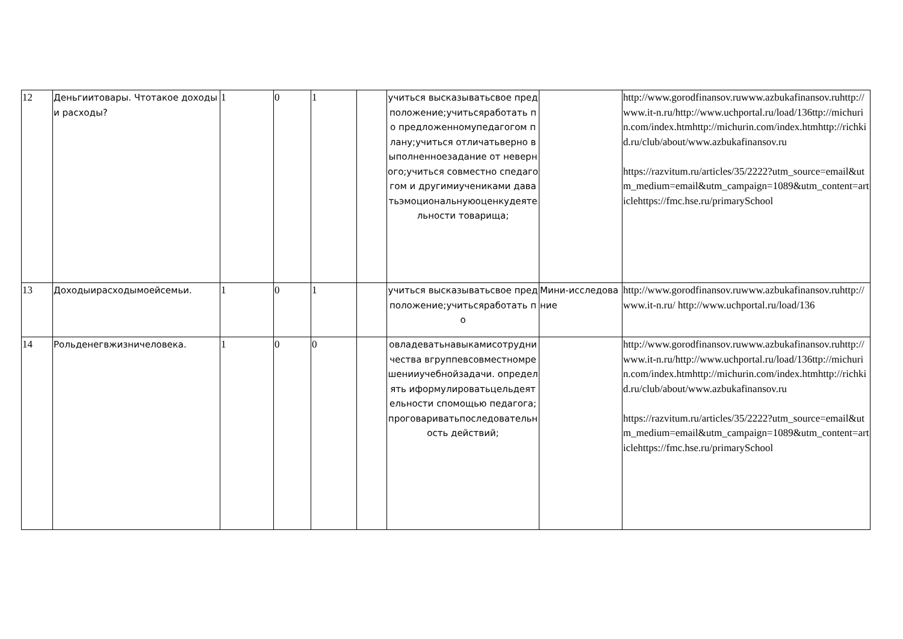| 12 | Деньгиитовары. Чтотакое доходыи расходы? | 1 | 0 | 1 | | учиться высказыватьсвое предположение;учитьсяработать по предложенномупедагогом плану;учиться отличатьверно выполненноезадание от неверного;учиться совместно спедагогом и другимиучениками даватьэмоциональнуюоценкудеятельности товарища; | | http://www.gorodfinansov.ruwww.azbukafinansov.ruhttp://www.it-n.ru/http://www.uchportal.ru/load/136ttp://michurin.com/index.htmhttp://michurin.com/index.htmhttp://richkid.ru/club/about/www.azbukafinansov.ru https://razvitum.ru/articles/35/2222?utm_source=email&utm_medium=email&utm_campaign=1089&utm_content=articlehttps://fmc.hse.ru/primarySchool |
| 13 | Доходыирасходымоейсемьи. | 1 | 0 | 1 | | учиться высказыватьсвое предположение;учитьсяработать по | Мини-исследование | http://www.gorodfinansov.ruwww.azbukafinansov.ruhttp://www.it-n.ru/ http://www.uchportal.ru/load/136 |
| 14 | Рольденегвжизничеловека. | 1 | 0 | 0 | | овладеватьнавыкамисотрудничества вгруппевсовместномрешенииучебнойзадачи. определять иформулироватьцельдеятельности спомощью педагога;проговариватьпоследовательность действий; | | http://www.gorodfinansov.ruwww.azbukafinansov.ruhttp://www.it-n.ru/http://www.uchportal.ru/load/136ttp://michurin.com/index.htmhttp://michurin.com/index.htmhttp://richkid.ru/club/about/www.azbukafinansov.ru https://razvitum.ru/articles/35/2222?utm_source=email&utm_medium=email&utm_campaign=1089&utm_content=articlehttps://fmc.hse.ru/primarySchool |